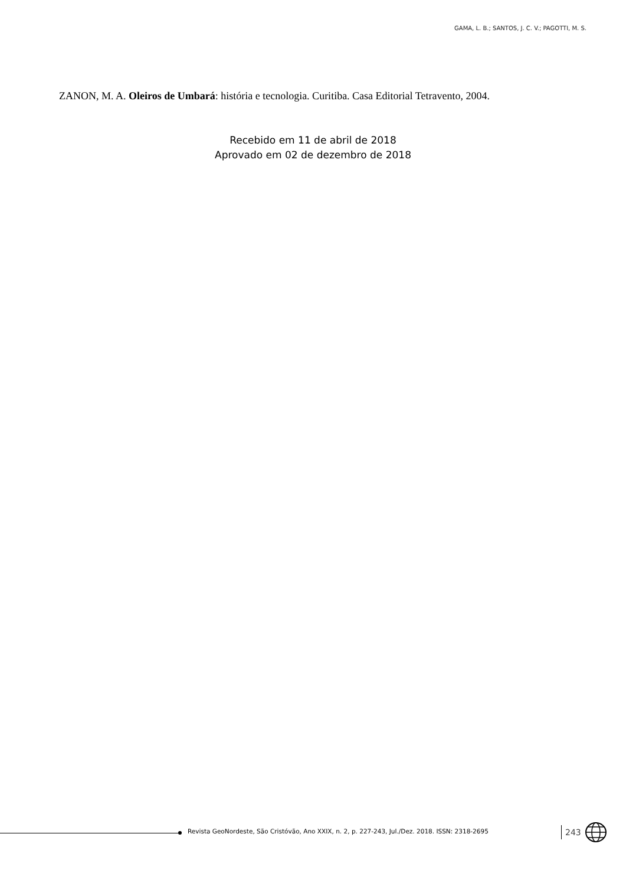GAMA, L. B.; SANTOS, J. C. V.; PAGOTTI, M. S.
ZANON, M. A. Oleiros de Umbará: história e tecnologia. Curitiba. Casa Editorial Tetravento, 2004.
Recebido em 11 de abril de 2018
Aprovado em 02 de dezembro de 2018
Revista GeoNordeste, São Cristóvão, Ano XXIX, n. 2, p. 227-243, Jul./Dez. 2018. ISSN: 2318-2695
243